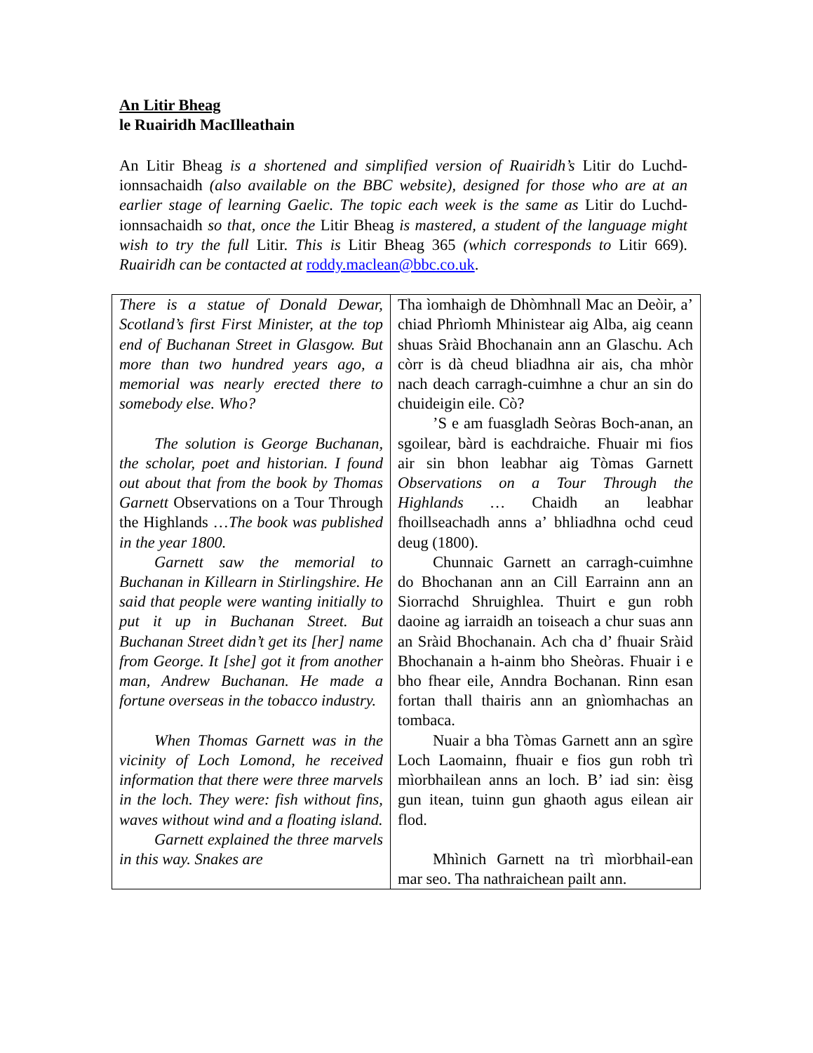An Litir Bheag
le Ruairidh MacIlleathain
An Litir Bheag is a shortened and simplified version of Ruairidh’s Litir do Luchd-ionnsachaidh (also available on the BBC website), designed for those who are at an earlier stage of learning Gaelic. The topic each week is the same as Litir do Luchd-ionnsachaidh so that, once the Litir Bheag is mastered, a student of the language might wish to try the full Litir. This is Litir Bheag 365 (which corresponds to Litir 669). Ruairidh can be contacted at roddy.maclean@bbc.co.uk.
| There is a statue of Donald Dewar, Scotland’s first First Minister, at the top end of Buchanan Street in Glasgow. But more than two hundred years ago, a memorial was nearly erected there to somebody else. Who? The solution is George Buchanan, the scholar, poet and historian. I found out about that from the book by Thomas Garnett Observations on a Tour Through the Highlands … The book was published in the year 1800. Garnett saw the memorial to Buchanan in Killearn in Stirlingshire. He said that people were wanting initially to put it up in Buchanan Street. But Buchanan Street didn’t get its [her] name from George. It [she] got it from another man, Andrew Buchanan. He made a fortune overseas in the tobacco industry. When Thomas Garnett was in the vicinity of Loch Lomond, he received information that there were three marvels in the loch. They were: fish without fins, waves without wind and a floating island. Garnett explained the three marvels in this way. Snakes are | Tha ìomhaigh de Dhòmhnall Mac an Deòir, a’ chiad Phrìomh Mhinistear aig Alba, aig ceann shuas Sràid Bhochanain ann an Glaschu. Ach còrr is dà cheud bliadhna air ais, cha mhòr nach deach carragh-cuimhne a chur an sin do chuideigin eile. Cò? ’S e am fuasgladh Seòras Boch-anan, an sgoilear, bàrd is eachdraiche. Fhuair mi fios air sin bhon leabhar aig Tòmas Garnett Observations on a Tour Through the Highlands … Chaidh an leabhar fhoillseachadh anns a’ bhliadhna ochd ceud deug (1800). Chunnaic Garnett an carragh-cuimhne do Bhochanan ann an Cill Earrainn ann an Siorrachd Shruighlea. Thuirt e gun robh daoine ag iarraidh an toiseach a chur suas ann an Sràid Bhochanain. Ach cha d’ fhuair Sràid Bhochanain a h-ainm bho Sheòras. Fhuair i e bho fhear eile, Anndra Bochanan. Rinn esan fortan thall thairis ann an gnìomhachas an tombaca. Nuair a bha Tòmas Garnett ann an sgìre Loch Laomainn, fhuair e fios gun robh trì mìorbhailean anns an loch. B’ iad sin: èisg gun itean, tuinn gun ghaoth agus eilean air flod. Mhìnich Garnett na trì mìorbhail-ean mar seo. Tha nathraichean pailt ann. |